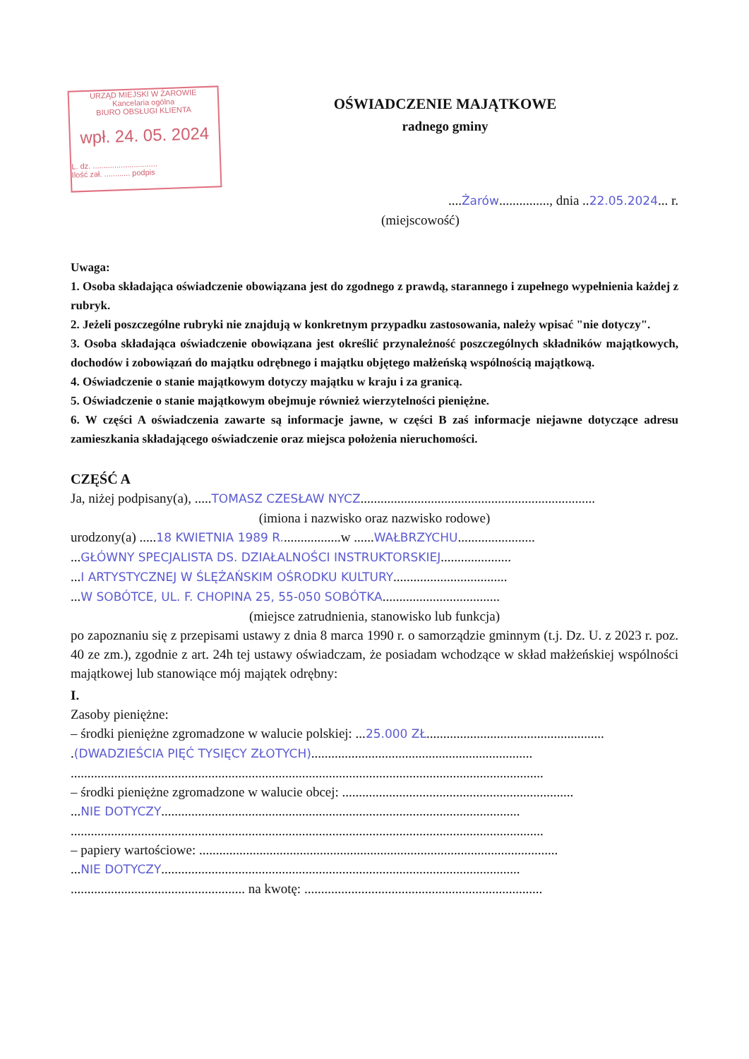URZĄD MIEJSKI W ŻAROWIE
Kancelaria ogólna
BIURO OBSŁUGI KLIENTA
wpł. 24. 05. 2024
L. dz. ..............................
Ilość zał. ............ podpis
OŚWIADCZENIE MAJĄTKOWE
radnego gminy
....Żarów..............., dnia ..22.05.2024... r.
(miejscowość)
Uwaga:
1. Osoba składająca oświadczenie obowiązana jest do zgodnego z prawdą, starannego i zupełnego wypełnienia każdej z rubryk.
2. Jeżeli poszczególne rubryki nie znajdują w konkretnym przypadku zastosowania, należy wpisać "nie dotyczy".
3. Osoba składająca oświadczenie obowiązana jest określić przynależność poszczególnych składników majątkowych, dochodów i zobowiązań do majątku odrębnego i majątku objętego małżeńską wspólnością majątkową.
4. Oświadczenie o stanie majątkowym dotyczy majątku w kraju i za granicą.
5. Oświadczenie o stanie majątkowym obejmuje również wierzytelności pieniężne.
6. W części A oświadczenia zawarte są informacje jawne, w części B zaś informacje niejawne dotyczące adresu zamieszkania składającego oświadczenie oraz miejsca położenia nieruchomości.
CZĘŚĆ A
Ja, niżej podpisany(a), .....TOMASZ CZESŁAW NYCZ......................................................................
(imiona i nazwisko oraz nazwisko rodowe)
urodzony(a) .....18 KWIETNIA 1989 R..................w ......WAŁBRZYCHU.......................
...GŁÓWNY SPECJALISTA DS. DZIAŁALNOŚCI INSTRUKTORSKIEJ.....................
...I ARTYSTYCZNEJ W ŚLĘŻAŃSKIM OŚRODKU KULTURY..................................
...W SOBÓTCE, UL. F. CHOPINA 25, 55-050 SOBÓTKA...................................
(miejsce zatrudnienia, stanowisko lub funkcja)
po zapoznaniu się z przepisami ustawy z dnia 8 marca 1990 r. o samorządzie gminnym (t.j. Dz. U. z 2023 r. poz. 40 ze zm.), zgodnie z art. 24h tej ustawy oświadczam, że posiadam wchodzące w skład małżeńskiej wspólności majątkowej lub stanowiące mój majątek odrębny:
I.
Zasoby pieniężne:
– środki pieniężne zgromadzone w walucie polskiej: ...25.000 ZŁ.....................................................
.(DWADZIEŚCIA PIĘĆ TYSIĘCY ZŁOTYCH)..................................................................
.............................................................................................................................................
– środki pieniężne zgromadzone w walucie obcej: .....................................................................
...NIE DOTYCZY...........................................................................................................
.............................................................................................................................................
– papiery wartościowe: ...........................................................................................................
...NIE DOTYCZY...........................................................................................................
.................................................... na kwotę: .......................................................................